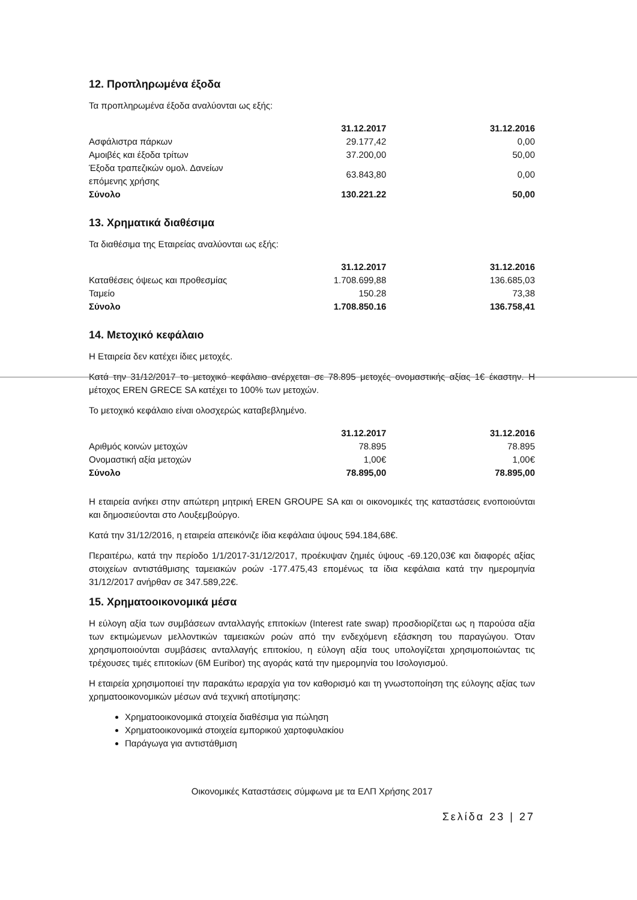12. Προπληρωμένα έξοδα
Τα προπληρωμένα έξοδα αναλύονται ως εξής:
| | 31.12.2017 | 31.12.2016 |
| --- | --- | --- |
| Ασφάλιστρα πάρκων | 29.177,42 | 0,00 |
| Αμοιβές και έξοδα τρίτων | 37.200,00 | 50,00 |
| Έξοδα τραπεζικών ομολ. Δανείων επόμενης χρήσης | 63.843,80 | 0,00 |
| Σύνολο | 130.221.22 | 50,00 |
13. Χρηματικά διαθέσιμα
Τα διαθέσιμα της Εταιρείας αναλύονται ως εξής:
| | 31.12.2017 | 31.12.2016 |
| --- | --- | --- |
| Καταθέσεις όψεως και προθεσμίας | 1.708.699,88 | 136.685,03 |
| Ταμείο | 150.28 | 73,38 |
| Σύνολο | 1.708.850.16 | 136.758,41 |
14. Μετοχικό κεφάλαιο
Η Εταιρεία δεν κατέχει ίδιες μετοχές.
Κατά την 31/12/2017 το μετοχικό κεφάλαιο ανέρχεται σε 78.895 μετοχές ονομαστικής αξίας 1€ έκαστην. Η μέτοχος EREN GRECE SA κατέχει το 100% των μετοχών.
Το μετοχικό κεφάλαιο είναι ολοσχερώς καταβεβλημένο.
| | 31.12.2017 | 31.12.2016 |
| --- | --- | --- |
| Αριθμός κοινών μετοχών | 78.895 | 78.895 |
| Ονομαστική αξία μετοχών | 1,00€ | 1,00€ |
| Σύνολο | 78.895,00 | 78.895,00 |
Η εταιρεία ανήκει στην απώτερη μητρική EREN GROUPE SA και οι οικονομικές της καταστάσεις ενοποιούνται και δημοσιεύονται στο Λουξεμβούργο.
Κατά την 31/12/2016, η εταιρεία απεικόνιζε ίδια κεφάλαια ύψους 594.184,68€.
Περαιτέρω, κατά την περίοδο 1/1/2017-31/12/2017, προέκυψαν ζημιές ύψους -69.120,03€ και διαφορές αξίας στοιχείων αντιστάθμισης ταμειακών ροών -177.475,43 επομένως τα ίδια κεφάλαια κατά την ημερομηνία 31/12/2017 ανήρθαν σε 347.589,22€.
15. Χρηματοοικονομικά μέσα
Η εύλογη αξία των συμβάσεων ανταλλαγής επιτοκίων (Interest rate swap) προσδιορίζεται ως η παρούσα αξία των εκτιμώμενων μελλοντικών ταμειακών ροών από την ενδεχόμενη εξάσκηση του παραγώγου. Όταν χρησιμοποιούνται συμβάσεις ανταλλαγής επιτοκίου, η εύλογη αξία τους υπολογίζεται χρησιμοποιώντας τις τρέχουσες τιμές επιτοκίων (6M Euribor) της αγοράς κατά την ημερομηνία του Ισολογισμού.
Η εταιρεία χρησιμοποιεί την παρακάτω ιεραρχία για τον καθορισμό και τη γνωστοποίηση της εύλογης αξίας των χρηματοοικονομικών μέσων ανά τεχνική αποτίμησης:
Χρηματοοικονομικά στοιχεία διαθέσιμα για πώληση
Χρηματοοικονομικά στοιχεία εμπορικού χαρτοφυλακίου
Παράγωγα για αντιστάθμιση
Οικονομικές Καταστάσεις σύμφωνα με τα ΕΛΠ Χρήσης 2017
Σελίδα 23 | 27